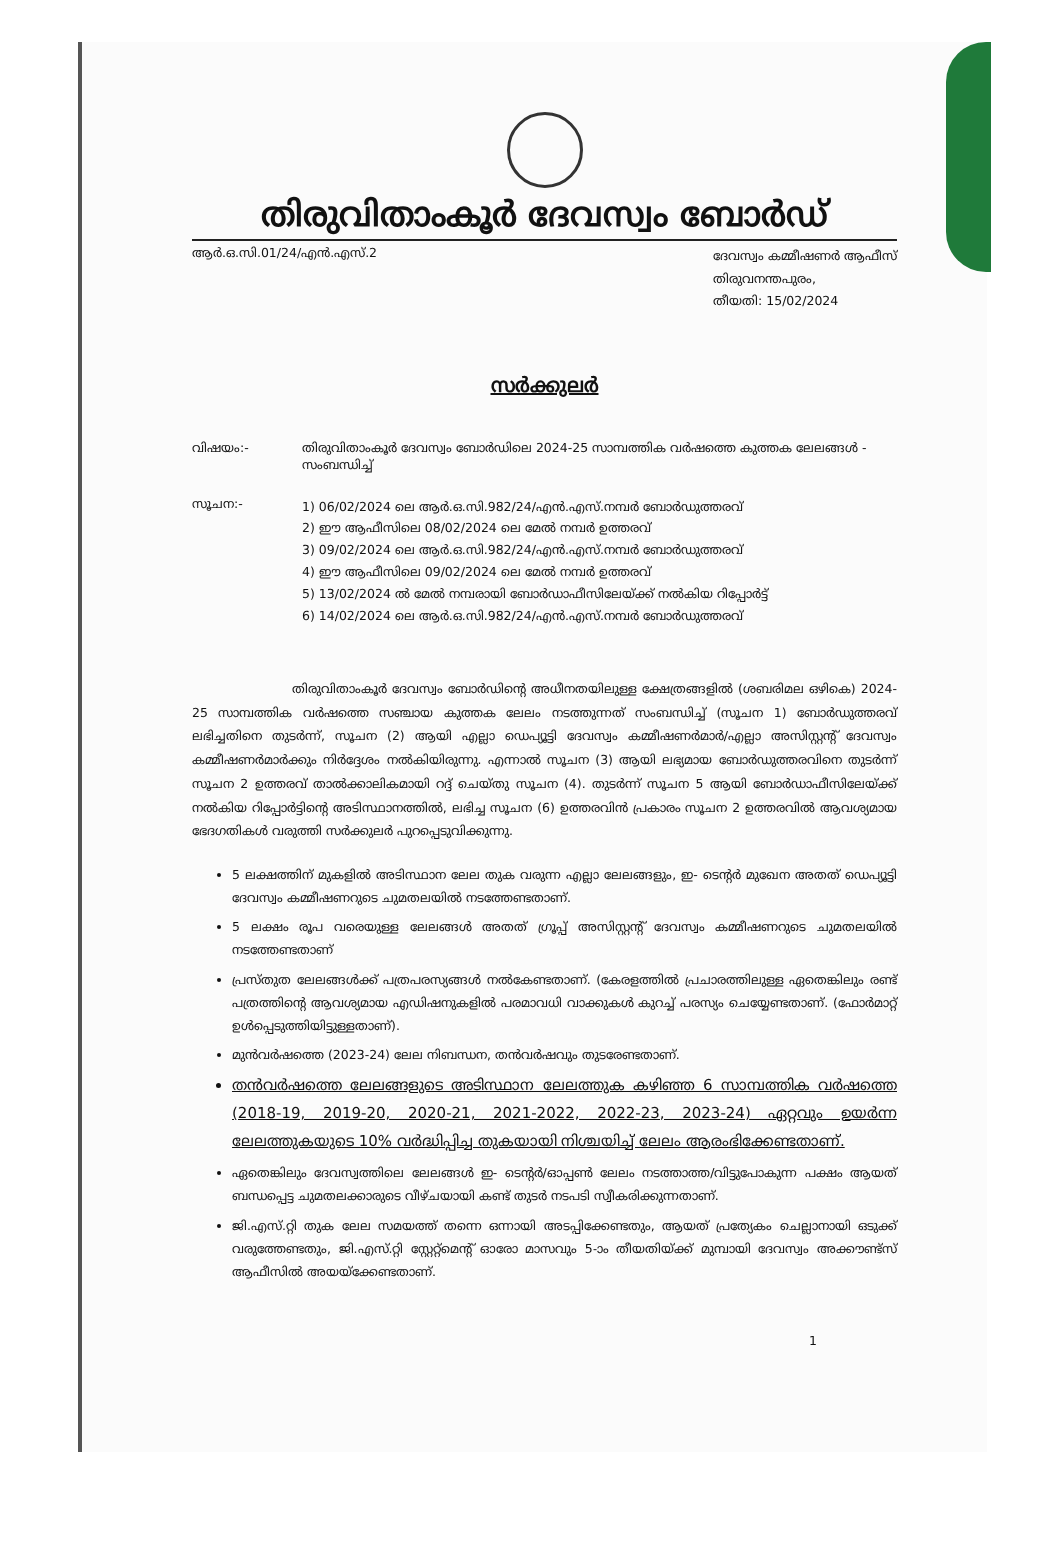തിരുവിതാംകൂർ ദേവസ്വം ബോർഡ്
ആർ.ഒ.സി.01/24/എൻ.എസ്.2
ദേവസ്വം കമ്മീഷണർ ആഫീസ്
തിരുവനന്തപുരം,
തീയതി: 15/02/2024
സർക്കുലർ
വിഷയം:- തിരുവിതാംകൂർ ദേവസ്വം ബോർഡിലെ 2024-25 സാമ്പത്തിക വർഷത്തെ കുത്തക ലേലങ്ങൾ - സംബന്ധിച്ച്
സൂചന:-
1) 06/02/2024 ലെ ആർ.ഒ.സി.982/24/എൻ.എസ്.നമ്പർ ബോർഡുത്തരവ്
2) ഈ ആഫീസിലെ 08/02/2024 ലെ മേൽ നമ്പർ ഉത്തരവ്
3) 09/02/2024 ലെ ആർ.ഒ.സി.982/24/എൻ.എസ്.നമ്പർ ബോർഡുത്തരവ്
4) ഈ ആഫീസിലെ 09/02/2024 ലെ മേൽ നമ്പർ ഉത്തരവ്
5) 13/02/2024 ൽ മേൽ നമ്പരായി ബോർഡാഫീസിലേയ്ക്ക് നൽകിയ റിപ്പോർട്ട്
6) 14/02/2024 ലെ ആർ.ഒ.സി.982/24/എൻ.എസ്.നമ്പർ ബോർഡുത്തരവ്
തിരുവിതാംകൂർ ദേവസ്വം ബോർഡിന്റെ അധീനതയിലുള്ള ക്ഷേത്രങ്ങളിൽ (ശബരിമല ഒഴികെ) 2024-25 സാമ്പത്തിക വർഷത്തെ സഞ്ചായ കുത്തക ലേലം നടത്തുന്നത് സംബന്ധിച്ച് (സൂചന 1) ബോർഡുത്തരവ് ലഭിച്ചതിനെ തുടർന്ന്, സൂചന (2) ആയി എല്ലാ ഡെപ്യൂട്ടി ദേവസ്വം കമ്മീഷണർമാർ/എല്ലാ അസിസ്റ്റന്റ് ദേവസ്വം കമ്മീഷണർമാർക്കും നിർദ്ദേശം നൽകിയിരുന്നു. എന്നാൽ സൂചന (3) ആയി ലഭ്യമായ ബോർഡുത്തരവിനെ തുടർന്ന് സൂചന 2 ഉത്തരവ് താൽക്കാലികമായി റദ്ദ് ചെയ്തു സൂചന (4). തുടർന്ന് സൂചന 5 ആയി ബോർഡാഫീസിലേയ്ക്ക് നൽകിയ റിപ്പോർട്ടിന്റെ അടിസ്ഥാനത്തിൽ, ലഭിച്ച സൂചന (6) ഉത്തരവിൻ പ്രകാരം സൂചന 2 ഉത്തരവിൽ ആവശ്യമായ ഭേദഗതികൾ വരുത്തി സർക്കുലർ പുറപ്പെടുവിക്കുന്നു.
5 ലക്ഷത്തിന് മുകളിൽ അടിസ്ഥാന ലേല തുക വരുന്ന എല്ലാ ലേലങ്ങളും, ഇ- ടെന്റർ മുഖേന അതത് ഡെപ്യൂട്ടി ദേവസ്വം കമ്മീഷണറുടെ ചുമതലയിൽ നടത്തേണ്ടതാണ്.
5 ലക്ഷം രൂപ വരെയുള്ള ലേലങ്ങൾ അതത് ഗ്രൂപ്പ് അസിസ്റ്റന്റ് ദേവസ്വം കമ്മീഷണറുടെ ചുമതലയിൽ നടത്തേണ്ടതാണ്
പ്രസ്തുത ലേലങ്ങൾക്ക് പത്രപരസ്യങ്ങൾ നൽകേണ്ടതാണ്. (കേരളത്തിൽ പ്രചാരത്തിലുള്ള ഏതെങ്കിലും രണ്ട് പത്രത്തിന്റെ ആവശ്യമായ എഡിഷനുകളിൽ പരമാവധി വാക്കുകൾ കുറച്ച് പരസ്യം ചെയ്യേണ്ടതാണ്. (ഫോർമാറ്റ് ഉൾപ്പെടുത്തിയിട്ടുള്ളതാണ്).
മുൻവർഷത്തെ (2023-24) ലേല നിബന്ധന, തൻവർഷവും തുടരേണ്ടതാണ്.
തൻവർഷത്തെ ലേലങ്ങളുടെ അടിസ്ഥാന ലേലത്തുക കഴിഞ്ഞ 6 സാമ്പത്തിക വർഷത്തെ (2018-19, 2019-20, 2020-21, 2021-2022, 2022-23, 2023-24) ഏറ്റവും ഉയർന്ന ലേലത്തുകയുടെ 10% വർദ്ധിപ്പിച്ച തുകയായി നിശ്ചയിച്ച് ലേലം ആരംഭിക്കേണ്ടതാണ്.
ഏതെങ്കിലും ദേവസ്വത്തിലെ ലേലങ്ങൾ ഇ- ടെന്റർ/ഓപ്പൺ ലേലം നടത്താത്ത/വിട്ടുപോകുന്ന പക്ഷം ആയത് ബന്ധപ്പെട്ട ചുമതലക്കാരുടെ വീഴ്ചയായി കണ്ട് തുടർ നടപടി സ്വീകരിക്കുന്നതാണ്.
ജി.എസ്.റ്റി തുക ലേല സമയത്ത് തന്നെ ഒന്നായി അടപ്പിക്കേണ്ടതും, ആയത് പ്രത്യേകം ചെല്ലാനായി ഒടുക്ക് വരുത്തേണ്ടതും, ജി.എസ്.റ്റി സ്റ്റേറ്റ്മെന്റ് ഓരോ മാസവും 5-ാം തീയതിയ്ക്ക് മുമ്പായി ദേവസ്വം അക്കൗണ്ട്സ് ആഫീസിൽ അയയ്ക്കേണ്ടതാണ്.
1